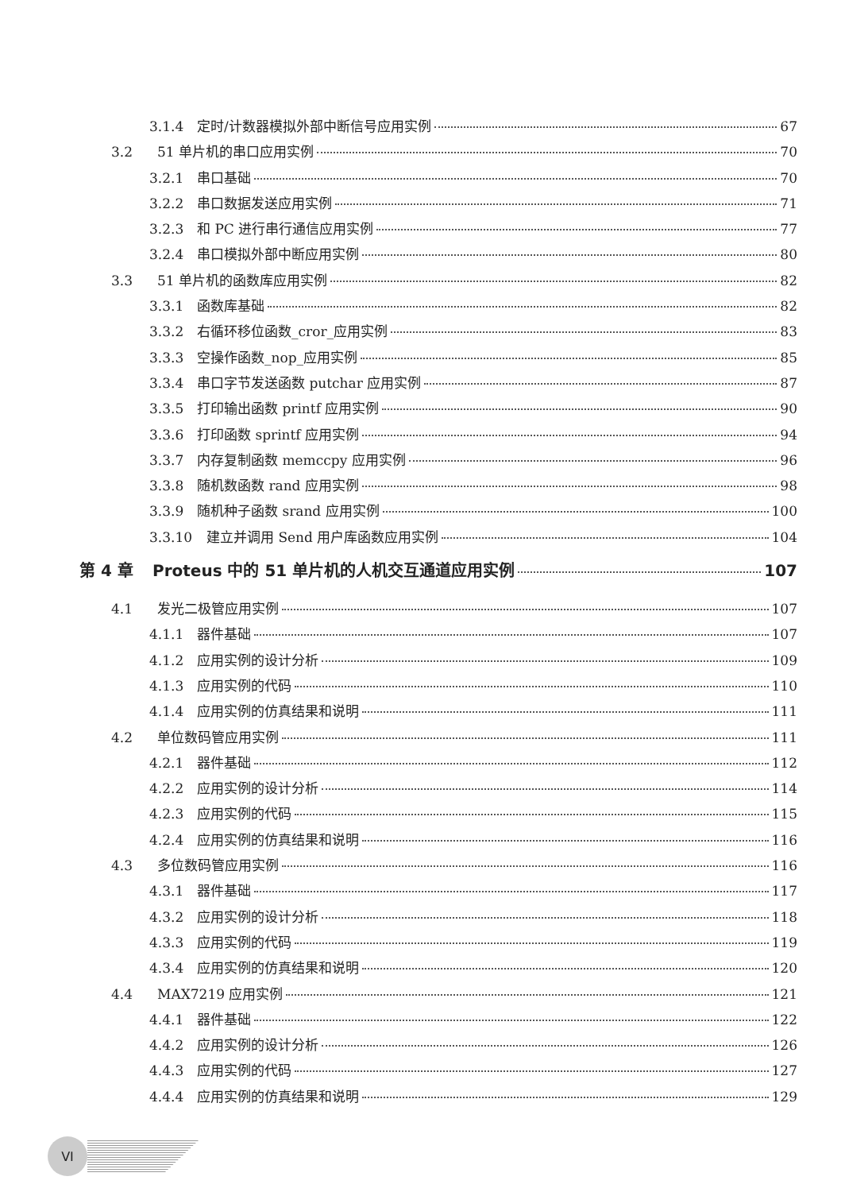3.1.4 定时/计数器模拟外部中断信号应用实例 67
3.2 51 单片机的串口应用实例 70
3.2.1 串口基础 70
3.2.2 串口数据发送应用实例 71
3.2.3 和 PC 进行串行通信应用实例 77
3.2.4 串口模拟外部中断应用实例 80
3.3 51 单片机的函数库应用实例 82
3.3.1 函数库基础 82
3.3.2 右循环移位函数_cror_应用实例 83
3.3.3 空操作函数_nop_应用实例 85
3.3.4 串口字节发送函数 putchar 应用实例 87
3.3.5 打印输出函数 printf 应用实例 90
3.3.6 打印函数 sprintf 应用实例 94
3.3.7 内存复制函数 memccpy 应用实例 96
3.3.8 随机数函数 rand 应用实例 98
3.3.9 随机种子函数 srand 应用实例 100
3.3.10 建立并调用 Send 用户库函数应用实例 104
第 4 章 Proteus 中的 51 单片机的人机交互通道应用实例 107
4.1 发光二极管应用实例 107
4.1.1 器件基础 107
4.1.2 应用实例的设计分析 109
4.1.3 应用实例的代码 110
4.1.4 应用实例的仿真结果和说明 111
4.2 单位数码管应用实例 111
4.2.1 器件基础 112
4.2.2 应用实例的设计分析 114
4.2.3 应用实例的代码 115
4.2.4 应用实例的仿真结果和说明 116
4.3 多位数码管应用实例 116
4.3.1 器件基础 117
4.3.2 应用实例的设计分析 118
4.3.3 应用实例的代码 119
4.3.4 应用实例的仿真结果和说明 120
4.4 MAX7219 应用实例 121
4.4.1 器件基础 122
4.4.2 应用实例的设计分析 126
4.4.3 应用实例的代码 127
4.4.4 应用实例的仿真结果和说明 129
VI